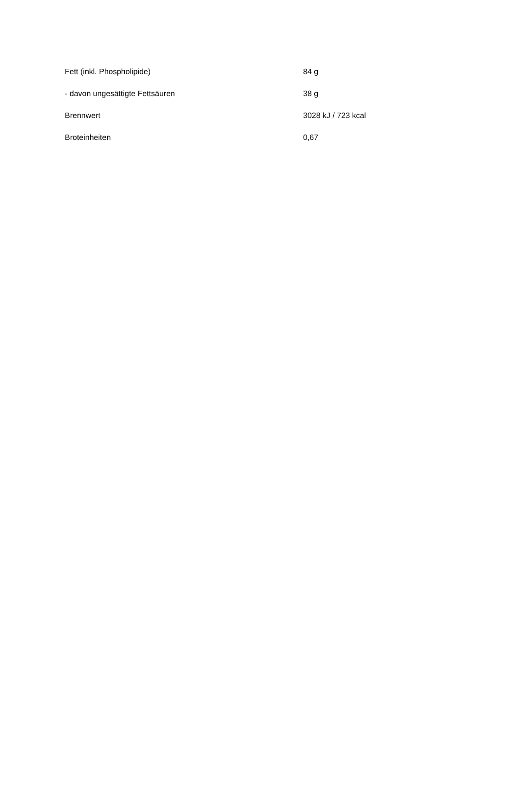| Fett (inkl. Phospholipide) | 84 g |
| - davon ungesättigte Fettsäuren | 38 g |
| Brennwert | 3028 kJ / 723 kcal |
| Broteinheiten | 0,67 |